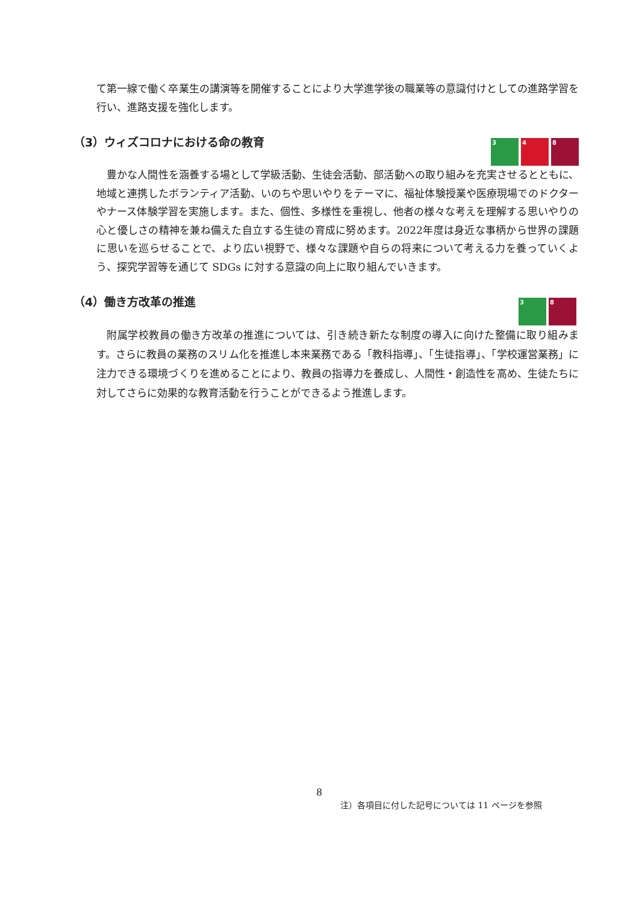て第一線で働く卒業生の講演等を開催することにより大学進学後の職業等の意識付けとしての進路学習を行い、進路支援を強化します。
（3）ウィズコロナにおける命の教育
3 4 8
　豊かな人間性を涵養する場として学級活動、生徒会活動、部活動への取り組みを充実させるとともに、地域と連携したボランティア活動、いのちや思いやりをテーマに、福祉体験授業や医療現場でのドクターやナース体験学習を実施します。また、個性、多様性を重視し、他者の様々な考えを理解する思いやりの心と優しさの精神を兼ね備えた自立する生徒の育成に努めます。2022年度は身近な事柄から世界の課題に思いを巡らせることで、より広い視野で、様々な課題や自らの将来について考える力を養っていくよう、探究学習等を通じて SDGs に対する意識の向上に取り組んでいきます。
（4）働き方改革の推進
3 8
　附属学校教員の働き方改革の推進については、引き続き新たな制度の導入に向けた整備に取り組みます。さらに教員の業務のスリム化を推進し本来業務である「教科指導」、「生徒指導」、「学校運営業務」に注力できる環境づくりを進めることにより、教員の指導力を養成し、人間性・創造性を高め、生徒たちに対してさらに効果的な教育活動を行うことができるよう推進します。
8
注）各項目に付した記号については 11 ページを参照